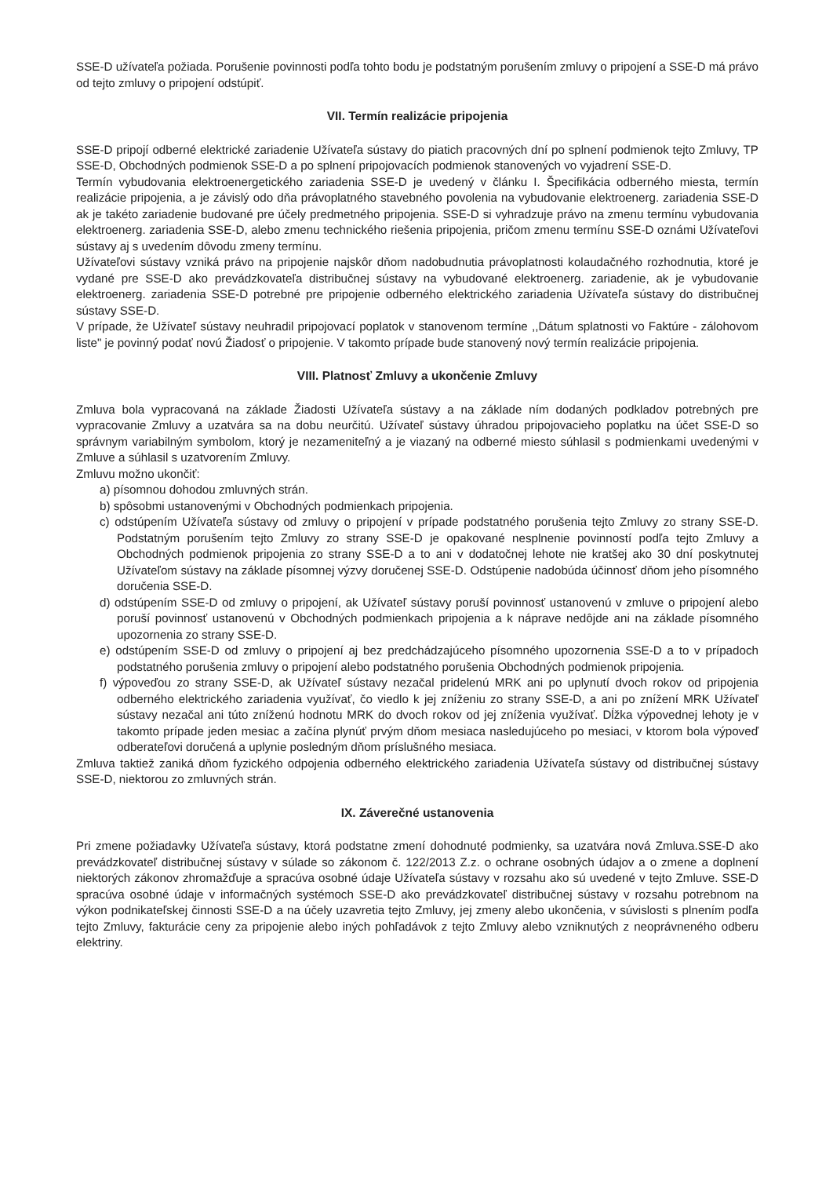SSE-D užívateľa požiada. Porušenie povinnosti podľa tohto bodu je podstatným porušením zmluvy o pripojení a SSE-D má právo od tejto zmluvy o pripojení odstúpiť.
VII. Termín realizácie pripojenia
SSE-D pripojí odberné elektrické zariadenie Užívateľa sústavy do piatich pracovných dní po splnení podmienok tejto Zmluvy, TP SSE-D, Obchodných podmienok SSE-D a po splnení pripojovacích podmienok stanovených vo vyjadrení SSE-D.
Termín vybudovania elektroenergetického zariadenia SSE-D je uvedený v článku I. Špecifikácia odberného miesta, termín realizácie pripojenia, a je závislý odo dňa právoplatného stavebného povolenia na vybudovanie elektroenerg. zariadenia SSE-D ak je takéto zariadenie budované pre účely predmetného pripojenia. SSE-D si vyhradzuje právo na zmenu termínu vybudovania elektroenerg. zariadenia SSE-D, alebo zmenu technického riešenia pripojenia, pričom zmenu termínu SSE-D oznámi Užívateľovi sústavy aj s uvedením dôvodu zmeny termínu.
Užívateľovi sústavy vzniká právo na pripojenie najskôr dňom nadobudnutia právoplatnosti kolaudačného rozhodnutia, ktoré je vydané pre SSE-D ako prevádzkovateľa distribučnej sústavy na vybudované elektroenerg. zariadenie, ak je vybudovanie elektroenerg. zariadenia SSE-D potrebné pre pripojenie odberného elektrického zariadenia Užívateľa sústavy do distribučnej sústavy SSE-D.
V prípade, že Užívateľ sústavy neuhradil pripojovací poplatok v stanovenom termíne ,,Dátum splatnosti vo Faktúre - zálohovom liste" je povinný podať novú Žiadosť o pripojenie. V takomto prípade bude stanovený nový termín realizácie pripojenia.
VIII. Platnosť Zmluvy a ukončenie Zmluvy
Zmluva bola vypracovaná na základe Žiadosti Užívateľa sústavy a na základe ním dodaných podkladov potrebných pre vypracovanie Zmluvy a uzatvára sa na dobu neurčitú. Užívateľ sústavy úhradou pripojovacieho poplatku na účet SSE-D so správnym variabilným symbolom, ktorý je nezameniteľný a je viazaný na odberné miesto súhlasil s podmienkami uvedenými v Zmluve a súhlasil s uzatvorením Zmluvy.
Zmluvu možno ukončiť:
a) písomnou dohodou zmluvných strán.
b) spôsobmi ustanovenými v Obchodných podmienkach pripojenia.
c) odstúpením Užívateľa sústavy od zmluvy o pripojení v prípade podstatného porušenia tejto Zmluvy zo strany SSE-D. Podstatným porušením tejto Zmluvy zo strany SSE-D je opakované nesplnenie povinností podľa tejto Zmluvy a Obchodných podmienok pripojenia zo strany SSE-D a to ani v dodatočnej lehote nie kratšej ako 30 dní poskytnutej Užívateľom sústavy na základe písomnej výzvy doručenej SSE-D. Odstúpenie nadobúda účinnosť dňom jeho písomného doručenia SSE-D.
d) odstúpením SSE-D od zmluvy o pripojení, ak Užívateľ sústavy poruší povinnosť ustanovenú v zmluve o pripojení alebo poruší povinnosť ustanovenú v Obchodných podmienkach pripojenia a k náprave nedôjde ani na základe písomného upozornenia zo strany SSE-D.
e) odstúpením SSE-D od zmluvy o pripojení aj bez predchádzajúceho písomného upozornenia SSE-D a to v prípadoch podstatného porušenia zmluvy o pripojení alebo podstatného porušenia Obchodných podmienok pripojenia.
f) výpoveďou zo strany SSE-D, ak Užívateľ sústavy nezačal pridelenú MRK ani po uplynutí dvoch rokov od pripojenia odberného elektrického zariadenia využívať, čo viedlo k jej zníženiu zo strany SSE-D, a ani po znížení MRK Užívateľ sústavy nezačal ani túto zníženú hodnotu MRK do dvoch rokov od jej zníženia využívať. Dĺžka výpovednej lehoty je v takomto prípade jeden mesiac a začína plynúť prvým dňom mesiaca nasledujúceho po mesiaci, v ktorom bola výpoveď odberateľovi doručená a uplynie posledným dňom príslušného mesiaca.
Zmluva taktiež zaniká dňom fyzického odpojenia odberného elektrického zariadenia Užívateľa sústavy od distribučnej sústavy SSE-D, niektorou zo zmluvných strán.
IX. Záverečné ustanovenia
Pri zmene požiadavky Užívateľa sústavy, ktorá podstatne zmení dohodnuté podmienky, sa uzatvára nová Zmluva.SSE-D ako prevádzkovateľ distribučnej sústavy v súlade so zákonom č. 122/2013 Z.z. o ochrane osobných údajov a o zmene a doplnení niektorých zákonov zhromažďuje a spracúva osobné údaje Užívateľa sústavy v rozsahu ako sú uvedené v tejto Zmluve. SSE-D spracúva osobné údaje v informačných systémoch SSE-D ako prevádzkovateľ distribučnej sústavy v rozsahu potrebnom na výkon podnikateľskej činnosti SSE-D a na účely uzavretia tejto Zmluvy, jej zmeny alebo ukončenia, v súvislosti s plnením podľa tejto Zmluvy, fakturácie ceny za pripojenie alebo iných pohľadávok z tejto Zmluvy alebo vzniknutých z neoprávneného odberu elektriny.